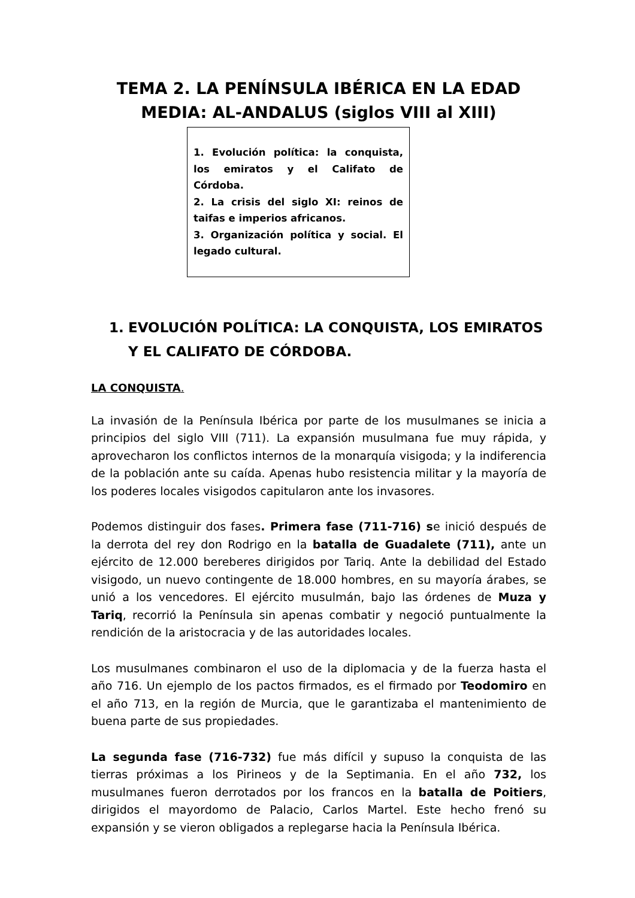TEMA 2. LA PENÍNSULA IBÉRICA EN LA EDAD MEDIA: AL-ANDALUS (siglos VIII al XIII)
1. Evolución política: la conquista, los emiratos y el Califato de Córdoba.
2. La crisis del siglo XI: reinos de taifas e imperios africanos.
3. Organización política y social. El legado cultural.
1. EVOLUCIÓN POLÍTICA: LA CONQUISTA, LOS EMIRATOS Y EL CALIFATO DE CÓRDOBA.
LA CONQUISTA.
La invasión de la Península Ibérica por parte de los musulmanes se inicia a principios del siglo VIII (711). La expansión musulmana fue muy rápida, y aprovecharon los conflictos internos de la monarquía visigoda; y la indiferencia de la población ante su caída. Apenas hubo resistencia militar y la mayoría de los poderes locales visigodos capitularon ante los invasores.
Podemos distinguir dos fases. Primera fase (711-716) se inició después de la derrota del rey don Rodrigo en la batalla de Guadalete (711), ante un ejército de 12.000 bereberes dirigidos por Tariq. Ante la debilidad del Estado visigodo, un nuevo contingente de 18.000 hombres, en su mayoría árabes, se unió a los vencedores. El ejército musulmán, bajo las órdenes de Muza y Tariq, recorrió la Península sin apenas combatir y negoció puntualmente la rendición de la aristocracia y de las autoridades locales.
Los musulmanes combinaron el uso de la diplomacia y de la fuerza hasta el año 716. Un ejemplo de los pactos firmados, es el firmado por Teodomiro en el año 713, en la región de Murcia, que le garantizaba el mantenimiento de buena parte de sus propiedades.
La segunda fase (716-732) fue más difícil y supuso la conquista de las tierras próximas a los Pirineos y de la Septimania. En el año 732, los musulmanes fueron derrotados por los francos en la batalla de Poitiers, dirigidos el mayordomo de Palacio, Carlos Martel. Este hecho frenó su expansión y se vieron obligados a replegarse hacia la Península Ibérica.